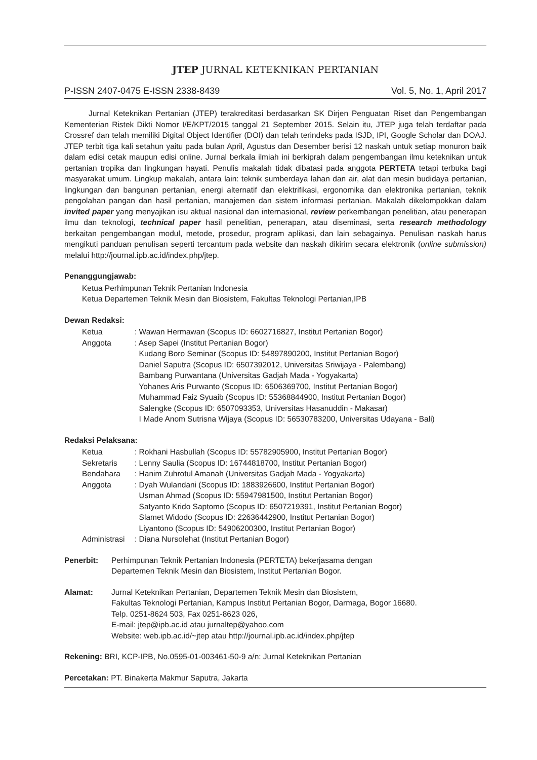JTEP JURNAL KETEKNIKAN PERTANIAN
P-ISSN 2407-0475 E-ISSN 2338-8439 Vol. 5, No. 1, April 2017
Jurnal Keteknikan Pertanian (JTEP) terakreditasi berdasarkan SK Dirjen Penguatan Riset dan Pengembangan Kementerian Ristek Dikti Nomor I/E/KPT/2015 tanggal 21 September 2015. Selain itu, JTEP juga telah terdaftar pada Crossref dan telah memiliki Digital Object Identifier (DOI) dan telah terindeks pada ISJD, IPI, Google Scholar dan DOAJ. JTEP terbit tiga kali setahun yaitu pada bulan April, Agustus dan Desember berisi 12 naskah untuk setiap monuron baik dalam edisi cetak maupun edisi online. Jurnal berkala ilmiah ini berkiprah dalam pengembangan ilmu keteknikan untuk pertanian tropika dan lingkungan hayati. Penulis makalah tidak dibatasi pada anggota PERTETA tetapi terbuka bagi masyarakat umum. Lingkup makalah, antara lain: teknik sumberdaya lahan dan air, alat dan mesin budidaya pertanian, lingkungan dan bangunan pertanian, energi alternatif dan elektrifikasi, ergonomika dan elektronika pertanian, teknik pengolahan pangan dan hasil pertanian, manajemen dan sistem informasi pertanian. Makalah dikelompokkan dalam invited paper yang menyajikan isu aktual nasional dan internasional, review perkembangan penelitian, atau penerapan ilmu dan teknologi, technical paper hasil penelitian, penerapan, atau diseminasi, serta research methodology berkaitan pengembangan modul, metode, prosedur, program aplikasi, dan lain sebagainya. Penulisan naskah harus mengikuti panduan penulisan seperti tercantum pada website dan naskah dikirim secara elektronik (online submission) melalui http://journal.ipb.ac.id/index.php/jtep.
Penanggungjawab:
Ketua Perhimpunan Teknik Pertanian Indonesia
Ketua Departemen Teknik Mesin dan Biosistem, Fakultas Teknologi Pertanian,IPB
Dewan Redaksi:
| Ketua | : Wawan Hermawan (Scopus ID: 6602716827, Institut Pertanian Bogor) |
| Anggota | : Asep Sapei (Institut Pertanian Bogor) Kudang Boro Seminar (Scopus ID: 54897890200, Institut Pertanian Bogor) Daniel Saputra (Scopus ID: 6507392012, Universitas Sriwijaya - Palembang) Bambang Purwantana (Universitas Gadjah Mada - Yogyakarta) Yohanes Aris Purwanto (Scopus ID: 6506369700, Institut Pertanian Bogor) Muhammad Faiz Syuaib (Scopus ID: 55368844900, Institut Pertanian Bogor) Salengke (Scopus ID: 6507093353, Universitas Hasanuddin - Makasar) I Made Anom Sutrisna Wijaya (Scopus ID: 56530783200, Universitas Udayana - Bali) |
Redaksi Pelaksana:
| Ketua | : Rokhani Hasbullah (Scopus ID: 55782905900, Institut Pertanian Bogor) |
| Sekretaris | : Lenny Saulia (Scopus ID: 16744818700, Institut Pertanian Bogor) |
| Bendahara | : Hanim Zuhrotul Amanah (Universitas Gadjah Mada - Yogyakarta) |
| Anggota | : Dyah Wulandani (Scopus ID: 1883926600, Institut Pertanian Bogor) Usman Ahmad (Scopus ID: 55947981500, Institut Pertanian Bogor) Satyanto Krido Saptomo (Scopus ID: 6507219391, Institut Pertanian Bogor) Slamet Widodo (Scopus ID: 22636442900, Institut Pertanian Bogor) Liyantono (Scopus ID: 54906200300, Institut Pertanian Bogor) |
| Administrasi | : Diana Nursolehat (Institut Pertanian Bogor) |
Penerbit: Perhimpunan Teknik Pertanian Indonesia (PERTETA) bekerjasama dengan
Departemen Teknik Mesin dan Biosistem, Institut Pertanian Bogor.
Alamat: Jurnal Keteknikan Pertanian, Departemen Teknik Mesin dan Biosistem,
Fakultas Teknologi Pertanian, Kampus Institut Pertanian Bogor, Darmaga, Bogor 16680.
Telp. 0251-8624 503, Fax 0251-8623 026,
E-mail: jtep@ipb.ac.id atau jurnaltep@yahoo.com
Website: web.ipb.ac.id/~jtep atau http://journal.ipb.ac.id/index.php/jtep
Rekening: BRI, KCP-IPB, No.0595-01-003461-50-9 a/n: Jurnal Keteknikan Pertanian
Percetakan: PT. Binakerta Makmur Saputra, Jakarta